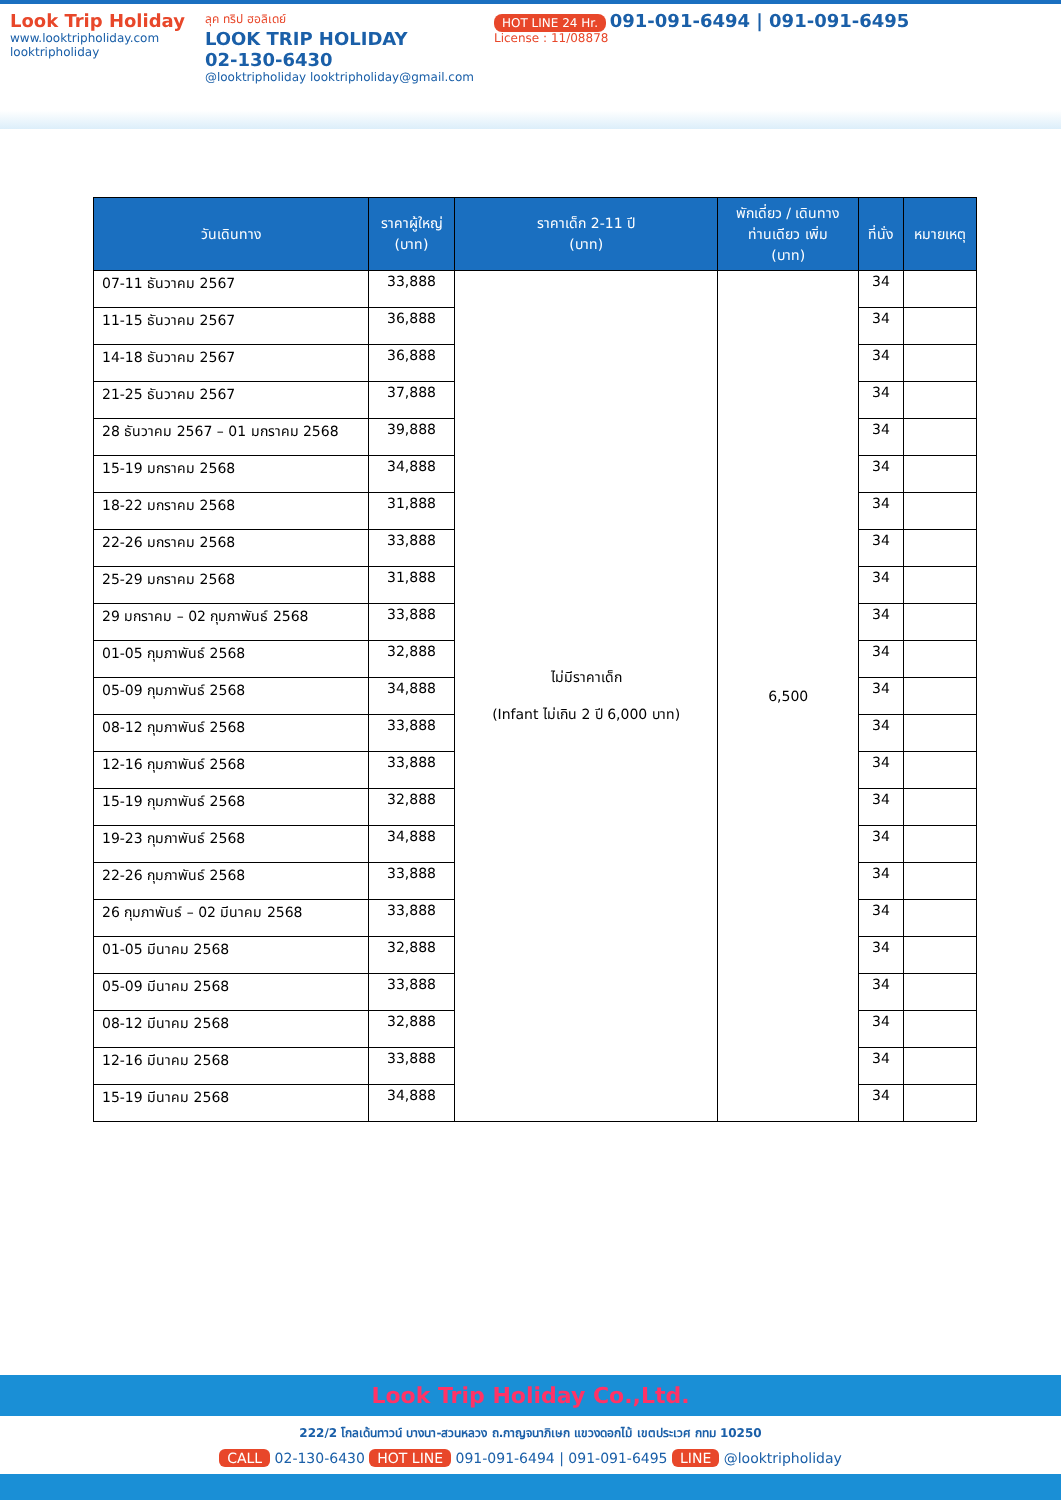Look Trip Holiday
www.looktripholiday.com
looktripholiday
ลุค ทริป ฮอลิเดย์
LOOK TRIP HOLIDAY
02-130-6430
@looktripholiday looktripholiday@gmail.com
HOT LINE 24 Hr. 091-091-6494 | 091-091-6495
License : 11/08878
| วันเดินทาง | ราคาผู้ใหญ่ (บาท) | ราคาเด็ก 2-11 ปี (บาท) | พักเดี่ยว / เดินทาง ท่านเดียว เพิ่ม (บาท) | ที่นั่ง | หมายเหตุ |
| --- | --- | --- | --- | --- | --- |
| 07-11 ธันวาคม 2567 | 33,888 | ไม่มีราคาเด็ก (Infant ไม่เกิน 2 ปี 6,000 บาท) | 6,500 | 34 | |
| 11-15 ธันวาคม 2567 | 36,888 | | | 34 | |
| 14-18 ธันวาคม 2567 | 36,888 | | | 34 | |
| 21-25 ธันวาคม 2567 | 37,888 | | | 34 | |
| 28 ธันวาคม 2567 – 01 มกราคม 2568 | 39,888 | | | 34 | |
| 15-19 มกราคม 2568 | 34,888 | | | 34 | |
| 18-22 มกราคม 2568 | 31,888 | | | 34 | |
| 22-26 มกราคม 2568 | 33,888 | | | 34 | |
| 25-29 มกราคม 2568 | 31,888 | | | 34 | |
| 29 มกราคม – 02 กุมภาพันธ์ 2568 | 33,888 | | | 34 | |
| 01-05 กุมภาพันธ์ 2568 | 32,888 | | | 34 | |
| 05-09 กุมภาพันธ์ 2568 | 34,888 | | | 34 | |
| 08-12 กุมภาพันธ์ 2568 | 33,888 | | | 34 | |
| 12-16 กุมภาพันธ์ 2568 | 33,888 | | | 34 | |
| 15-19 กุมภาพันธ์ 2568 | 32,888 | | | 34 | |
| 19-23 กุมภาพันธ์ 2568 | 34,888 | | | 34 | |
| 22-26 กุมภาพันธ์ 2568 | 33,888 | | | 34 | |
| 26 กุมภาพันธ์ – 02 มีนาคม 2568 | 33,888 | | | 34 | |
| 01-05 มีนาคม 2568 | 32,888 | | | 34 | |
| 05-09 มีนาคม 2568 | 33,888 | | | 34 | |
| 08-12 มีนาคม 2568 | 32,888 | | | 34 | |
| 12-16 มีนาคม 2568 | 33,888 | | | 34 | |
| 15-19 มีนาคม 2568 | 34,888 | | | 34 | |
Look Trip Holiday Co.,Ltd.
222/2 โกลเด้นทาวน์ บางนา-สวนหลวง ถ.กาญจนาภิเษก แขวงดอกไม้ เขตประเวศ กทม 10250
CALL 02-130-6430 HOT LINE 091-091-6494 | 091-091-6495 LINE @looktripholiday